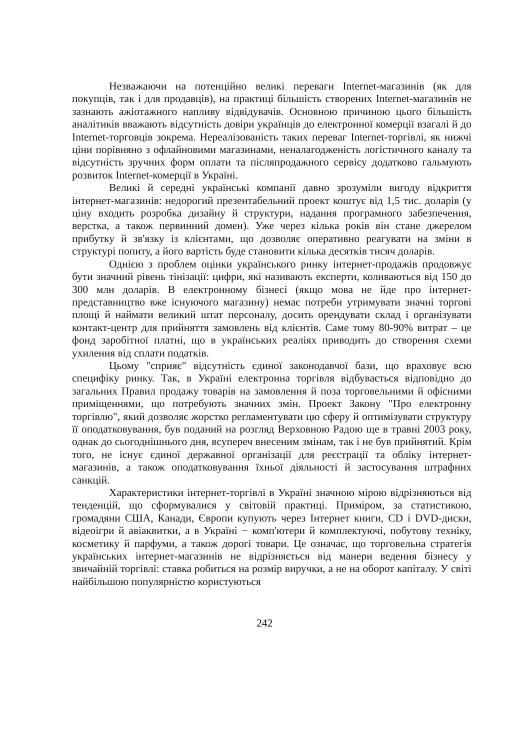Незважаючи на потенційно великі переваги Internet-магазинів (як для покупців, так і для продавців), на практиці більшість створених Internet-магазинів не зазнають ажіотажного напливу відвідувачів. Основною причиною цього більшість аналітиків вважають відсутність довіри українців до електронної комерції взагалі й до Internet-торговців зокрема. Нереалізованість таких переваг Internet-торгівлі, як нижчі ціни порівняно з офлайновими магазинами, неналагодженість логістичного каналу та відсутність зручних форм оплати та післяпродажного сервісу додатково гальмують розвиток Internet-комерції в Україні.
Великі й середні українські компанії давно зрозуміли вигоду відкриття інтернет-магазинів: недорогий презентабельний проект коштує від 1,5 тис. доларів (у ціну входить розробка дизайну й структури, надання програмного забезпечення, верстка, а також первинний домен). Уже через кілька років він стане джерелом прибутку й зв'язку із клієнтами, що дозволяє оперативно реагувати на зміни в структурі попиту, а його вартість буде становити кілька десятків тисяч доларів.
Однією з проблем оцінки українського ринку інтернет-продажів продовжує бути значний рівень тінізації: цифри, які називають експерти, коливаються від 150 до 300 млн доларів. В електронному бізнесі (якщо мова не йде про інтернет-представництво вже існуючого магазину) немає потреби утримувати значні торгові площі й наймати великий штат персоналу, досить орендувати склад і організувати контакт-центр для прийняття замовлень від клієнтів. Саме тому 80-90% витрат – це фонд заробітної платні, що в українських реаліях приводить до створення схеми ухилення від сплати податків.
Цьому "сприяє" відсутність єдиної законодавчої бази, що враховує всю специфіку ринку. Так, в Україні електронна торгівля відбувається відповідно до загальних Правил продажу товарів на замовлення й поза торговельними й офісними приміщеннями, що потребують значних змін. Проект Закону "Про електронну торгівлю", який дозволяє жорстко регламентувати цю сферу й оптимізувати структуру її оподатковування, був поданий на розгляд Верховною Радою ще в травні 2003 року, однак до сьогоднішнього дня, всупереч внесеним змінам, так і не був прийнятий. Крім того, не існує єдиної державної організації для реєстрації та обліку інтернет-магазинів, а також оподатковування їхньої діяльності й застосування штрафних санкцій.
Характеристики інтернет-торгівлі в Україні значною мірою відрізняються від тенденцій, що сформувалися у світовій практиці. Приміром, за статистикою, громадяни США, Канади, Європи купують через Інтернет книги, CD і DVD-диски, відеоігри й авіаквитки, а в Україні − комп'ютери й комплектуючі, побутову техніку, косметику й парфуми, а також дорогі товари. Це означає, що торговельна стратегія українських інтернет-магазинів не відрізняється від манери ведення бізнесу у звичайній торгівлі: ставка робиться на розмір виручки, а не на оборот капіталу. У світі найбільшою популярністю користуються
242